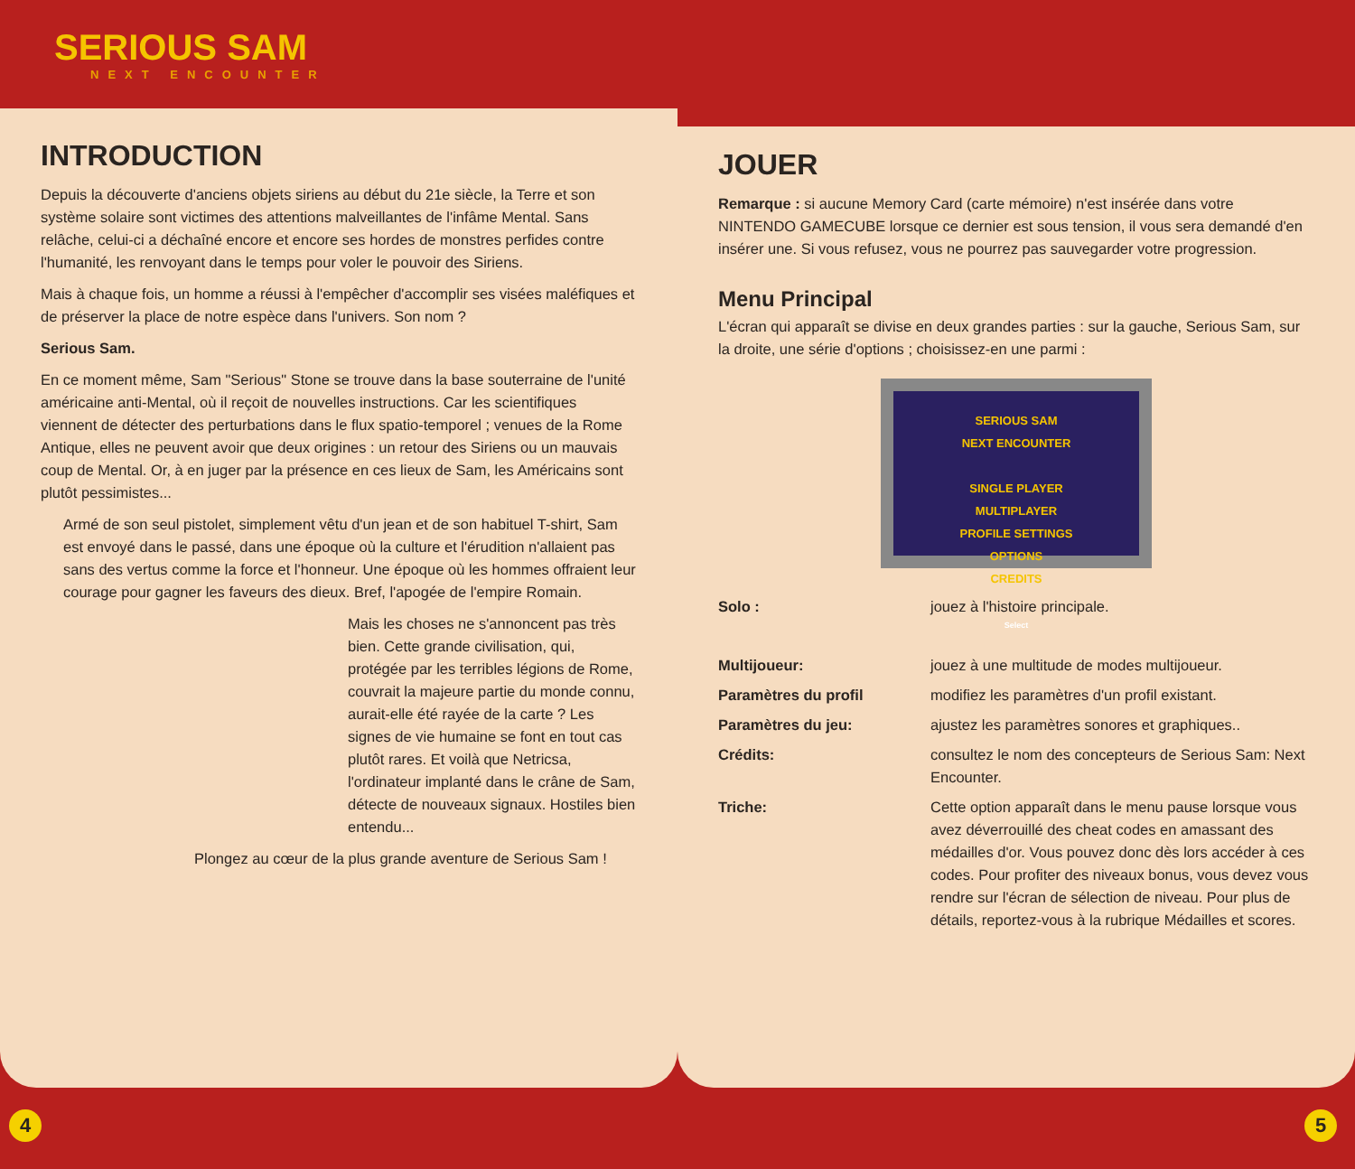SERIOUS SAM
NEXT ENCOUNTER
INTRODUCTION
Depuis la découverte d'anciens objets siriens au début du 21e siècle, la Terre et son système solaire sont victimes des attentions malveillantes de l'infâme Mental. Sans relâche, celui-ci a déchaîné encore et encore ses hordes de monstres perfides contre l'humanité, les renvoyant dans le temps pour voler le pouvoir des Siriens.
Mais à chaque fois, un homme a réussi à l'empêcher d'accomplir ses visées maléfiques et de préserver la place de notre espèce dans l'univers. Son nom ?
Serious Sam.
En ce moment même, Sam "Serious" Stone se trouve dans la base souterraine de l'unité américaine anti-Mental, où il reçoit de nouvelles instructions. Car les scientifiques viennent de détecter des perturbations dans le flux spatio-temporel ; venues de la Rome Antique, elles ne peuvent avoir que deux origines : un retour des Siriens ou un mauvais coup de Mental. Or, à en juger par la présence en ces lieux de Sam, les Américains sont plutôt pessimistes...
Armé de son seul pistolet, simplement vêtu d'un jean et de son habituel T-shirt, Sam est envoyé dans le passé, dans une époque où la culture et l'érudition n'allaient pas sans des vertus comme la force et l'honneur. Une époque où les hommes offraient leur courage pour gagner les faveurs des dieux. Bref, l'apogée de l'empire Romain.
Mais les choses ne s'annoncent pas très bien. Cette grande civilisation, qui, protégée par les terribles légions de Rome, couvrait la majeure partie du monde connu, aurait-elle été rayée de la carte ? Les signes de vie humaine se font en tout cas plutôt rares. Et voilà que Netricsa, l'ordinateur implanté dans le crâne de Sam, détecte de nouveaux signaux. Hostiles bien entendu...
Plongez au cœur de la plus grande aventure de Serious Sam !
4
JOUER
Remarque : si aucune Memory Card (carte mémoire) n'est insérée dans votre NINTENDO GAMECUBE lorsque ce dernier est sous tension, il vous sera demandé d'en insérer une. Si vous refusez, vous ne pourrez pas sauvegarder votre progression.
Menu Principal
L'écran qui apparaît se divise en deux grandes parties : sur la gauche, Serious Sam, sur la droite, une série d'options ; choisissez-en une parmi :
SERIOUS SAM
NEXT ENCOUNTER
SINGLE PLAYER
MULTIPLAYER
PROFILE SETTINGS
OPTIONS
CREDITS
Select
Solo : jouez à l'histoire principale.
Multijoueur: jouez à une multitude de modes multijoueur.
Paramètres du profil modifiez les paramètres d'un profil existant.
Paramètres du jeu: ajustez les paramètres sonores et graphiques..
Crédits: consultez le nom des concepteurs de Serious Sam: Next Encounter.
Triche: Cette option apparaît dans le menu pause lorsque vous avez déverrouillé des cheat codes en amassant des médailles d'or. Vous pouvez donc dès lors accéder à ces codes. Pour profiter des niveaux bonus, vous devez vous rendre sur l'écran de sélection de niveau. Pour plus de détails, reportez-vous à la rubrique Médailles et scores.
5